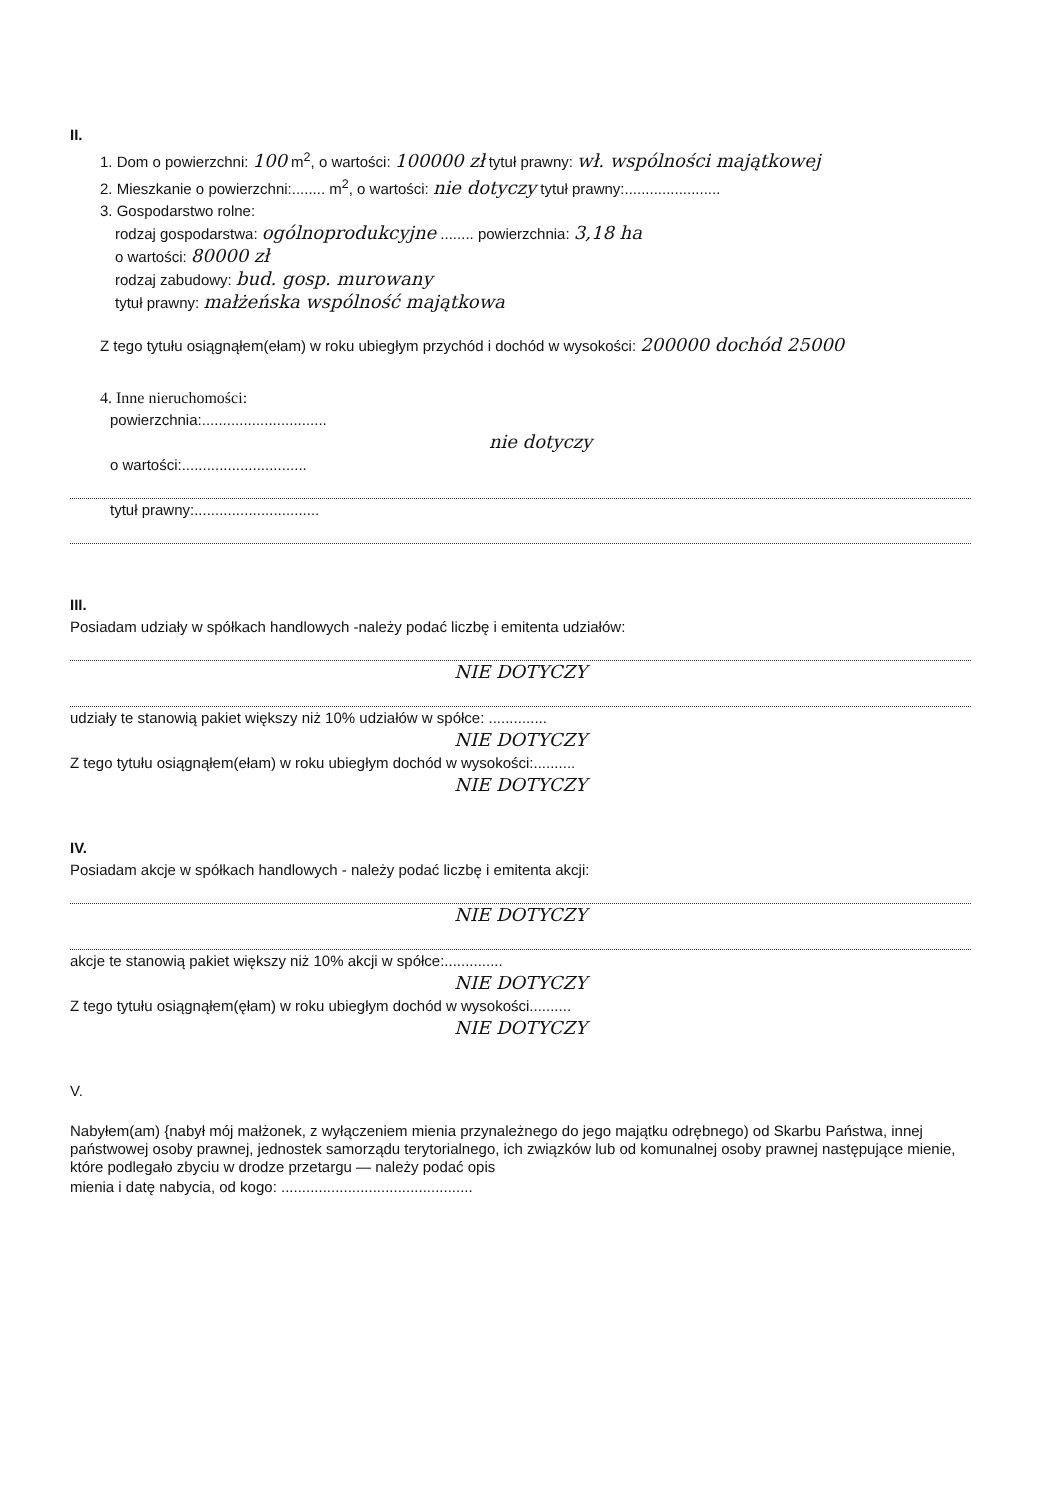II.
1. Dom o powierzchni: 100 m<sup>2</sup>, o wartości: 100000 zł tytuł prawny: wł. wspólności majątkowej
2. Mieszkanie o powierzchni:........ m<sup>2</sup>, o wartości: nie dotyczy tytuł prawny:.......................
3. Gospodarstwo rolne:
rodzaj gospodarstwa: ogólnoprodukcyjne ........ powierzchnia: 3,18 ha
o wartości: 80000 zł
rodzaj zabudowy: bud. gosp. murowany
tytuł prawny: małżeńska wspólność majątkowa
Z tego tytułu osiągnąłem(ełam) w roku ubiegłym przychód i dochód w wysokości: 200000 dochód 25000
4. Inne nieruchomości:
powierzchnia:..............................
nie dotyczy
o wartości:..............................
tytuł prawny:..............................
III.
Posiadam udziały w spółkach handlowych -należy podać liczbę i emitenta udziałów:
NIE DOTYCZY
udziały te stanowią pakiet większy niż 10% udziałów w spółce: ..............
NIE DOTYCZY
Z tego tytułu osiągnąłem(ełam) w roku ubiegłym dochód w wysokości:..........
NIE DOTYCZY
IV.
Posiadam akcje w spółkach handlowych - należy podać liczbę i emitenta akcji:
NIE DOTYCZY
akcje te stanowią pakiet większy niż 10% akcji w spółce:..............
NIE DOTYCZY
Z tego tytułu osiągnąłem(ęłam) w roku ubiegłym dochód w wysokości..........
NIE DOTYCZY
V.
Nabyłem(am) {nabył mój małżonek, z wyłączeniem mienia przynależnego do jego majątku odrębnego) od Skarbu Państwa, innej państwowej osoby prawnej, jednostek samorządu terytorialnego, ich związków lub od komunalnej osoby prawnej następujące mienie, które podlegało zbyciu w drodze przetargu — należy podać opis
mienia i datę nabycia, od kogo: ..............................................